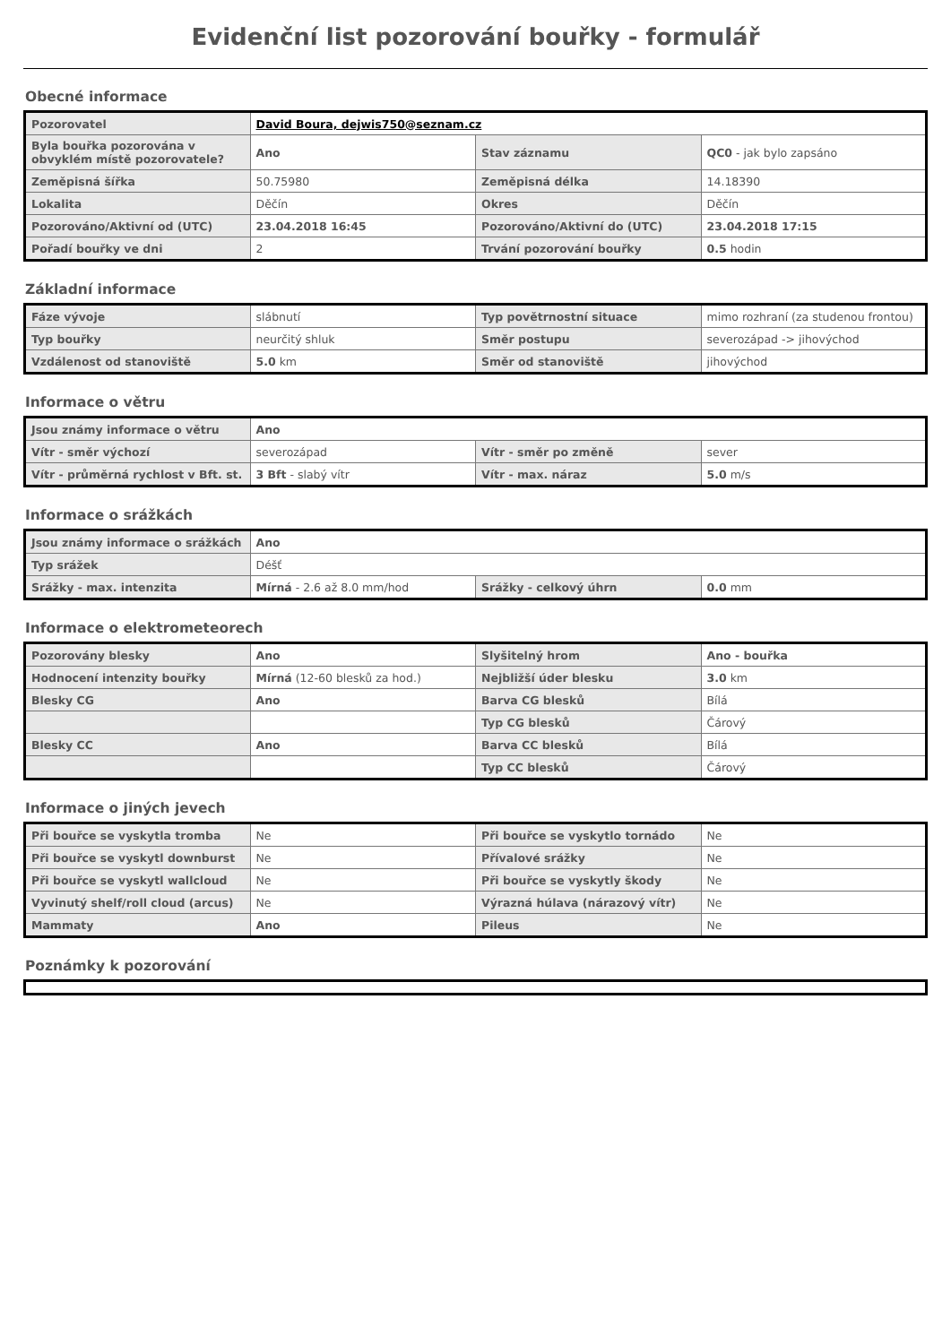Evidenční list pozorování bouřky - formulář
Obecné informace
| Pozorovatel | David Boura, dejwis750@seznam.cz | | |
| Byla bouřka pozorována v obvyklém místě pozorovatele? | Ano | Stav záznamu | QC0 - jak bylo zapsáno |
| Zeměpisná šířka | 50.75980 | Zeměpisná délka | 14.18390 |
| Lokalita | Děčín | Okres | Děčín |
| Pozorováno/Aktivní od (UTC) | 23.04.2018 16:45 | Pozorováno/Aktivní do (UTC) | 23.04.2018 17:15 |
| Pořadí bouřky ve dni | 2 | Trvání pozorování bouřky | 0.5 hodin |
Základní informace
| Fáze vývoje | slábnutí | Typ povětrnostní situace | mimo rozhraní (za studenou frontou) |
| Typ bouřky | neurčitý shluk | Směr postupu | severozápad -> jihovýchod |
| Vzdálenost od stanoviště | 5.0 km | Směr od stanoviště | jihovýchod |
Informace o větru
| Jsou známy informace o větru | Ano | | |
| Vítr - směr výchozí | severozápad | Vítr - směr po změně | sever |
| Vítr - průměrná rychlost v Bft. st. | 3 Bft - slabý vítr | Vítr - max. náraz | 5.0 m/s |
Informace o srážkách
| Jsou známy informace o srážkách | Ano | | |
| Typ srážek | Déšť | | |
| Srážky - max. intenzita | Mírná - 2.6 až 8.0 mm/hod | Srážky - celkový úhrn | 0.0 mm |
Informace o elektrometeorech
| Pozorovány blesky | Ano | Slyšitelný hrom | Ano - bouřka |
| Hodnocení intenzity bouřky | Mírná (12-60 blesků za hod.) | Nejbližší úder blesku | 3.0 km |
| Blesky CG | Ano | Barva CG blesků | Bílá |
| | | Typ CG blesků | Čárový |
| Blesky CC | Ano | Barva CC blesků | Bílá |
| | | Typ CC blesků | Čárový |
Informace o jiných jevech
| Při bouřce se vyskytla tromba | Ne | Při bouřce se vyskytlo tornádo | Ne |
| Při bouřce se vyskytl downburst | Ne | Přívalové srážky | Ne |
| Při bouřce se vyskytl wallcloud | Ne | Při bouřce se vyskytly škody | Ne |
| Vyvinutý shelf/roll cloud (arcus) | Ne | Výrazná húlava (nárazový vítr) | Ne |
| Mammaty | Ano | Pileus | Ne |
Poznámky k pozorování